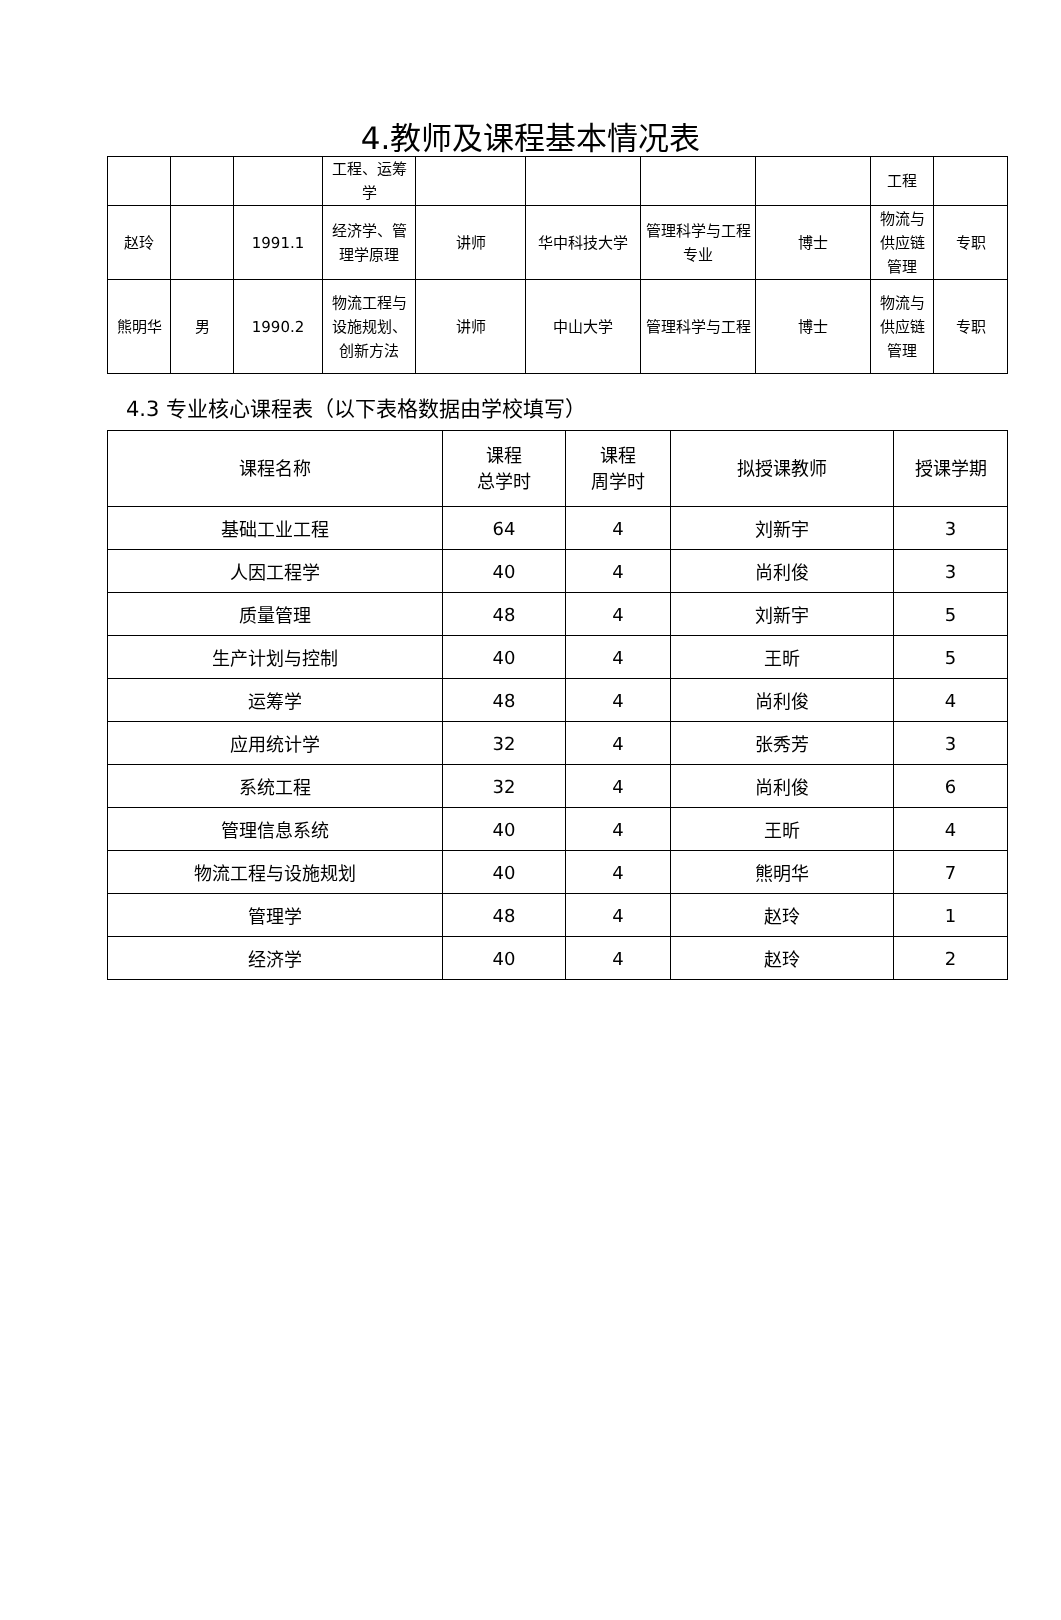4.教师及课程基本情况表
| | | | 工程、运筹学 | | | | | 工程 | |
| 赵玲 | | 1991.1 | 经济学、管理学原理 | 讲师 | 华中科技大学 | 管理科学与工程专业 | 博士 | 物流与供应链管理 | 专职 |
| 熊明华 | 男 | 1990.2 | 物流工程与设施规划、创新方法 | 讲师 | 中山大学 | 管理科学与工程 | 博士 | 物流与供应链管理 | 专职 |
4.3 专业核心课程表（以下表格数据由学校填写）
| 课程名称 | 课程 总学时 | 课程 周学时 | 拟授课教师 | 授课学期 |
| --- | --- | --- | --- | --- |
| 基础工业工程 | 64 | 4 | 刘新宇 | 3 |
| 人因工程学 | 40 | 4 | 尚利俊 | 3 |
| 质量管理 | 48 | 4 | 刘新宇 | 5 |
| 生产计划与控制 | 40 | 4 | 王昕 | 5 |
| 运筹学 | 48 | 4 | 尚利俊 | 4 |
| 应用统计学 | 32 | 4 | 张秀芳 | 3 |
| 系统工程 | 32 | 4 | 尚利俊 | 6 |
| 管理信息系统 | 40 | 4 | 王昕 | 4 |
| 物流工程与设施规划 | 40 | 4 | 熊明华 | 7 |
| 管理学 | 48 | 4 | 赵玲 | 1 |
| 经济学 | 40 | 4 | 赵玲 | 2 |